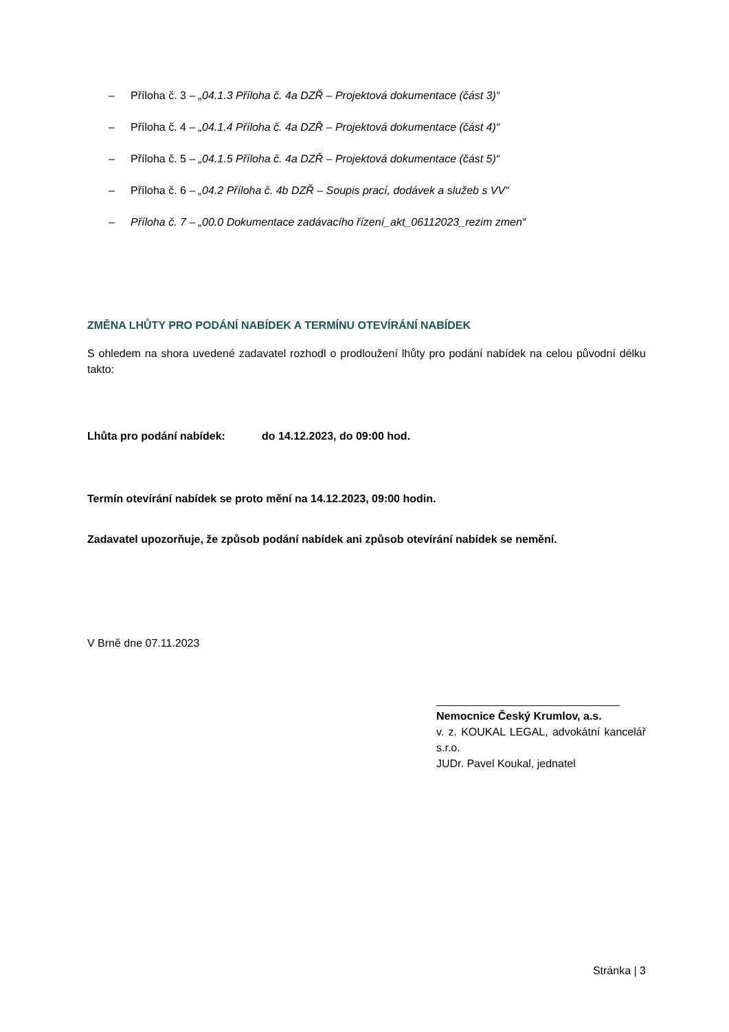– Příloha č. 3 – „04.1.3 Příloha č. 4a DZŘ – Projektová dokumentace (část 3)“
– Příloha č. 4 – „04.1.4 Příloha č. 4a DZŘ – Projektová dokumentace (část 4)“
– Příloha č. 5 – „04.1.5 Příloha č. 4a DZŘ – Projektová dokumentace (část 5)“
– Příloha č. 6 – „04.2 Příloha č. 4b DZŘ – Soupis prací, dodávek a služeb s VV“
– Příloha č. 7 – „00.0 Dokumentace zadávacího řízení_akt_06112023_rezim zmen“
ZMĚNA LHŮTY PRO PODÁNÍ NABÍDEK A TERMÍNU OTEVÍRÁNÍ NABÍDEK
S ohledem na shora uvedené zadavatel rozhodl o prodloužení lhůty pro podání nabídek na celou původní délku takto:
Lhůta pro podání nabídek: do 14.12.2023, do 09:00 hod.
Termín otevírání nabídek se proto mění na 14.12.2023, 09:00 hodin.
Zadavatel upozorňuje, že způsob podání nabídek ani způsob otevírání nabídek se nemění.
V Brně dne 07.11.2023
______________________________
Nemocnice Český Krumlov, a.s.
v. z. KOUKAL LEGAL, advokátní kancelář s.r.o.
JUDr. Pavel Koukal, jednatel
Stránka | 3